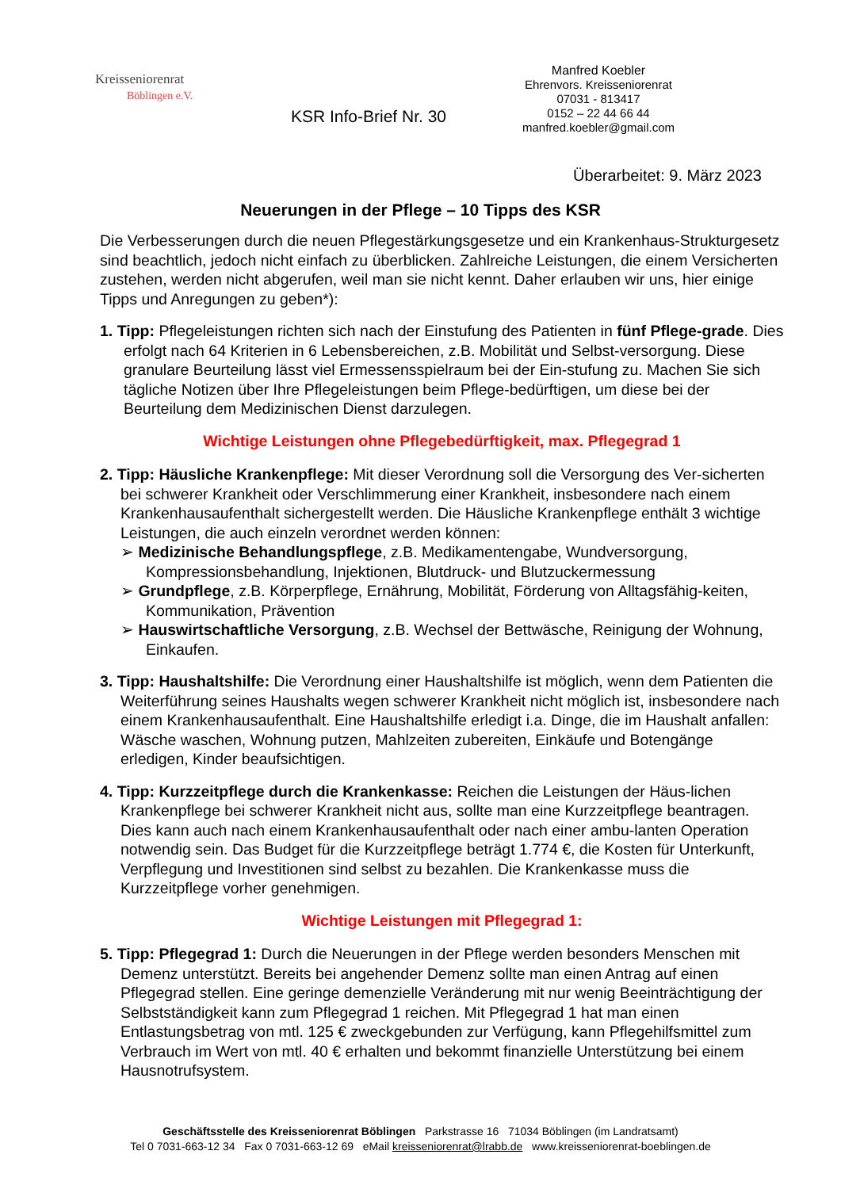Kreisseniorenrat
Böblingen e.V.
KSR Info-Brief Nr. 30
Manfred Koebler
Ehrenvors. Kreisseniorenrat
07031 - 813417
0152 – 22 44 66 44
manfred.koebler@gmail.com
Überarbeitet: 9. März 2023
Neuerungen in der Pflege – 10 Tipps des KSR
Die Verbesserungen durch die neuen Pflegestärkungsgesetze und ein Krankenhaus-Strukturgesetz sind beachtlich, jedoch nicht einfach zu überblicken. Zahlreiche Leistungen, die einem Versicherten zustehen, werden nicht abgerufen, weil man sie nicht kennt. Daher erlauben wir uns, hier einige Tipps und Anregungen zu geben*):
1. Tipp: Pflegeleistungen richten sich nach der Einstufung des Patienten in fünf Pflege-grade. Dies erfolgt nach 64 Kriterien in 6 Lebensbereichen, z.B. Mobilität und Selbst-versorgung. Diese granulare Beurteilung lässt viel Ermessensspielraum bei der Ein-stufung zu. Machen Sie sich tägliche Notizen über Ihre Pflegeleistungen beim Pflege-bedürftigen, um diese bei der Beurteilung dem Medizinischen Dienst darzulegen.
Wichtige Leistungen ohne Pflegebedürftigkeit, max. Pflegegrad 1
2. Tipp: Häusliche Krankenpflege: Mit dieser Verordnung soll die Versorgung des Ver-sicherten bei schwerer Krankheit oder Verschlimmerung einer Krankheit, insbesondere nach einem Krankenhausaufenthalt sichergestellt werden. Die Häusliche Krankenpflege enthält 3 wichtige Leistungen, die auch einzeln verordnet werden können:
➢ Medizinische Behandlungspflege, z.B. Medikamentengabe, Wundversorgung, Kompressionsbehandlung, Injektionen, Blutdruck- und Blutzuckermessung
➢ Grundpflege, z.B. Körperpflege, Ernährung, Mobilität, Förderung von Alltagsfähig-keiten, Kommunikation, Prävention
➢ Hauswirtschaftliche Versorgung, z.B. Wechsel der Bettwäsche, Reinigung der Wohnung, Einkaufen.
3. Tipp: Haushaltshilfe: Die Verordnung einer Haushaltshilfe ist möglich, wenn dem Patienten die Weiterführung seines Haushalts wegen schwerer Krankheit nicht möglich ist, insbesondere nach einem Krankenhausaufenthalt. Eine Haushaltshilfe erledigt i.a. Dinge, die im Haushalt anfallen: Wäsche waschen, Wohnung putzen, Mahlzeiten zubereiten, Einkäufe und Botengänge erledigen, Kinder beaufsichtigen.
4. Tipp: Kurzzeitpflege durch die Krankenkasse: Reichen die Leistungen der Häus-lichen Krankenpflege bei schwerer Krankheit nicht aus, sollte man eine Kurzzeitpflege beantragen. Dies kann auch nach einem Krankenhausaufenthalt oder nach einer ambu-lanten Operation notwendig sein. Das Budget für die Kurzzeitpflege beträgt 1.774 €, die Kosten für Unterkunft, Verpflegung und Investitionen sind selbst zu bezahlen. Die Krankenkasse muss die Kurzzeitpflege vorher genehmigen.
Wichtige Leistungen mit Pflegegrad 1:
5. Tipp: Pflegegrad 1: Durch die Neuerungen in der Pflege werden besonders Menschen mit Demenz unterstützt. Bereits bei angehender Demenz sollte man einen Antrag auf einen Pflegegrad stellen. Eine geringe demenzielle Veränderung mit nur wenig Beeinträchtigung der Selbstständigkeit kann zum Pflegegrad 1 reichen. Mit Pflegegrad 1 hat man einen Entlastungsbetrag von mtl. 125 € zweckgebunden zur Verfügung, kann Pflegehilfsmittel zum Verbrauch im Wert von mtl. 40 € erhalten und bekommt finanzielle Unterstützung bei einem Hausnotrufsystem.
Geschäftsstelle des Kreisseniorenrat Böblingen Parkstrasse 16 71034 Böblingen (im Landratsamt)
Tel 0 7031-663-12 34 Fax 0 7031-663-12 69 eMail kreisseniorenrat@lrabb.de www.kreisseniorenrat-boeblingen.de